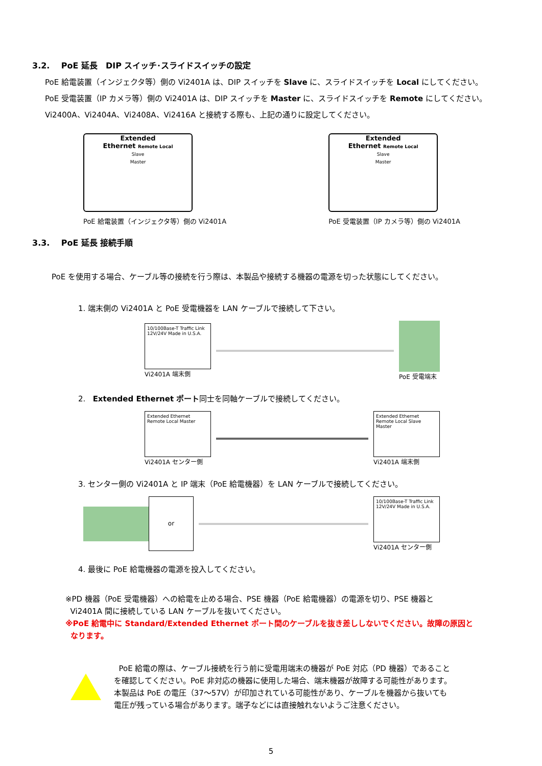3.2. PoE 延長　DIP スイッチ･スライドスイッチの設定
PoE 給電装置（インジェクタ等）側の Vi2401A は、DIP スイッチを Slave に、スライドスイッチを Local にしてください。
PoE 受電装置（IP カメラ等）側の Vi2401A は、DIP スイッチを Master に、スライドスイッチを Remote にしてください。
Vi2400A、Vi2404A、Vi2408A、Vi2416A と接続する際も、上記の通りに設定してください。
Extended
Ethernet Remote Local
Slave
Master
PoE 給電装置（インジェクタ等）側の Vi2401A
Extended
Ethernet Remote Local
Slave
Master
PoE 受電装置（IP カメラ等）側の Vi2401A
3.3. PoE 延長 接続手順
PoE を使用する場合、ケーブル等の接続を行う際は、本製品や接続する機器の電源を切った状態にしてください。
1. 端末側の Vi2401A と PoE 受電機器を LAN ケーブルで接続して下さい。
10/100Base-T Traffic Link
12V/24V Made in U.S.A.
Vi2401A 端末側
PoE 受電端末
2. Extended Ethernet ポート同士を同軸ケーブルで接続してください。
Extended Ethernet Remote Local Master
Vi2401A センター側
Extended Ethernet Remote Local Slave Master
Vi2401A 端末側
3. センター側の Vi2401A と IP 端末（PoE 給電機器）を LAN ケーブルで接続してください。
or
10/100Base-T Traffic Link
12V/24V Made in U.S.A.
Vi2401A センター側
4. 最後に PoE 給電機器の電源を投入してください。
※PD 機器（PoE 受電機器）への給電を止める場合、PSE 機器（PoE 給電機器）の電源を切り、PSE 機器と
Vi2401A 間に接続している LAN ケーブルを抜いてください。
※PoE 給電中に Standard/Extended Ethernet ポート間のケーブルを抜き差ししないでください。故障の原因と
なります。
PoE 給電の際は、ケーブル接続を行う前に受電用端末の機器が PoE 対応（PD 機器）であること
を確認してください。PoE 非対応の機器に使用した場合、端末機器が故障する可能性があります。
本製品は PoE の電圧（37～57V）が印加されている可能性があり、ケーブルを機器から抜いても
電圧が残っている場合があります。端子などには直接触れないようご注意ください。
5